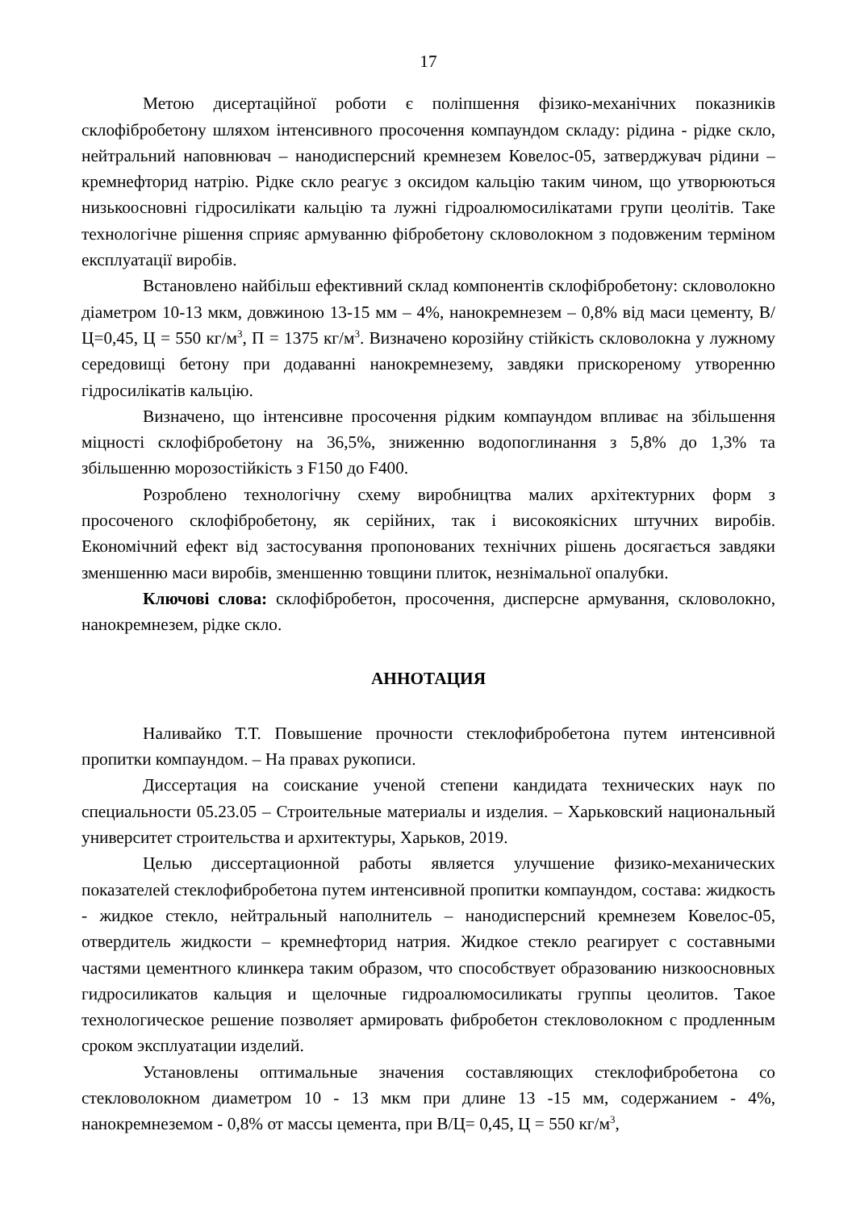17
Метою дисертаційної роботи є поліпшення фізико-механічних показників склофібробетону шляхом інтенсивного просочення компаундом складу: рідина - рідке скло, нейтральний наповнювач – нанодисперсний кремнезем Ковелос-05, затверджувач рідини – кремнефторид натрію. Рідке скло реагує з оксидом кальцію таким чином, що утворюються низькоосновні гідросилікати кальцію та лужні гідроалюмосилікатами групи цеолітів. Таке технологічне рішення сприяє армуванню фібробетону скловолокном з подовженим терміном експлуатації виробів.
Встановлено найбільш ефективний склад компонентів склофібробетону: скловолокно діаметром 10-13 мкм, довжиною 13-15 мм – 4%, нанокремнезем – 0,8% від маси цементу, В/Ц=0,45, Ц = 550 кг/м<sup>3</sup>, П = 1375 кг/м<sup>3</sup>. Визначено корозійну стійкість скловолокна у лужному середовищі бетону при додаванні нанокремнезему, завдяки прискореному утворенню гідросилікатів кальцію.
Визначено, що інтенсивне просочення рідким компаундом впливає на збільшення міцності склофібробетону на 36,5%, зниженню водопоглинання з 5,8% до 1,3% та збільшенню морозостійкість з F150 до F400.
Розроблено технологічну схему виробництва малих архітектурних форм з просоченого склофібробетону, як серійних, так і високоякісних штучних виробів. Економічний ефект від застосування пропонованих технічних рішень досягається завдяки зменшенню маси виробів, зменшенню товщини плиток, незнімальної опалубки.
Ключові слова: склофібробетон, просочення, дисперсне армування, скловолокно, нанокремнезем, рідке скло.
АННОТАЦИЯ
Наливайко Т.Т. Повышение прочности стеклофибробетона путем интенсивной пропитки компаундом. – На правах рукописи.
Диссертация на соискание ученой степени кандидата технических наук по специальности 05.23.05 – Строительные материалы и изделия. – Харьковский национальный университет строительства и архитектуры, Харьков, 2019.
Целью диссертационной работы является улучшение физико-механических показателей стеклофибробетона путем интенсивной пропитки компаундом, состава: жидкость - жидкое стекло, нейтральный наполнитель – нанодисперсний кремнезем Ковелос-05, отвердитель жидкости – кремнефторид натрия. Жидкое стекло реагирует с составными частями цементного клинкера таким образом, что способствует образованию низкоосновных гидросиликатов кальция и щелочные гидроалюмосиликаты группы цеолитов. Такое технологическое решение позволяет армировать фибробетон стекловолокном с продленным сроком эксплуатации изделий.
Установлены оптимальные значения составляющих стеклофибробетона со стекловолокном диаметром 10 - 13 мкм при длине 13 -15 мм, содержанием - 4%, нанокремнеземом - 0,8% от массы цемента, при В/Ц= 0,45, Ц = 550 кг/м<sup>3</sup>,